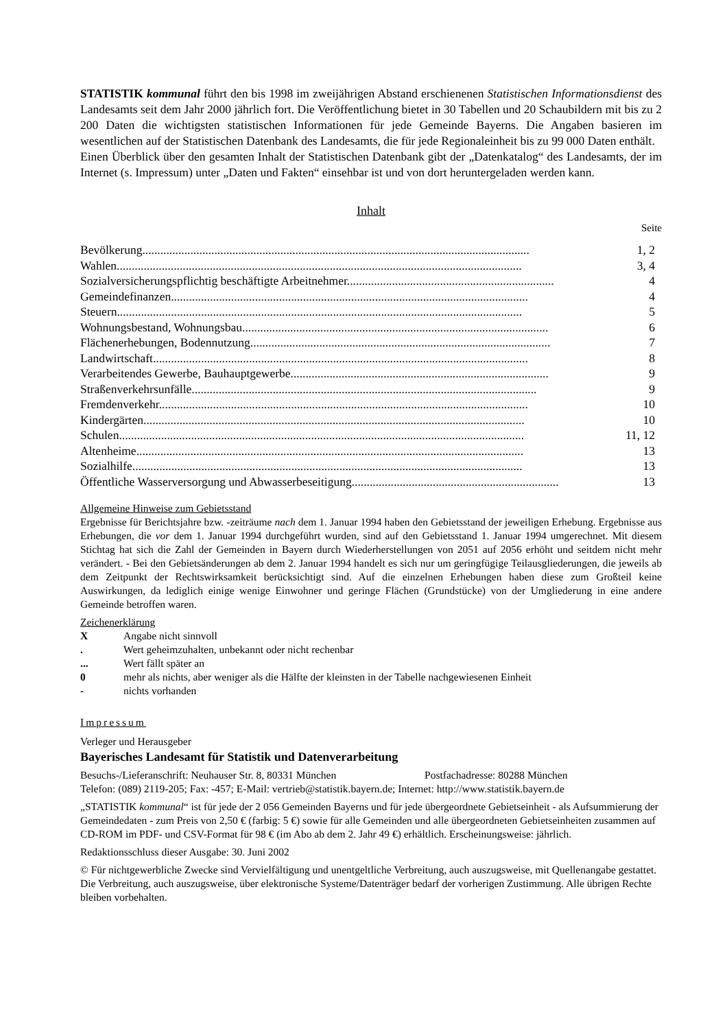STATISTIK kommunal führt den bis 1998 im zweijährigen Abstand erschienenen Statistischen Informationsdienst des Landesamts seit dem Jahr 2000 jährlich fort. Die Veröffentlichung bietet in 30 Tabellen und 20 Schaubildern mit bis zu 2 200 Daten die wichtigsten statistischen Informationen für jede Gemeinde Bayerns. Die Angaben basieren im wesentlichen auf der Statistischen Datenbank des Landesamts, die für jede Regionaleinheit bis zu 99 000 Daten enthält.
Einen Überblick über den gesamten Inhalt der Statistischen Datenbank gibt der „Datenkatalog“ des Landesamts, der im Internet (s. Impressum) unter „Daten und Fakten“ einsehbar ist und von dort heruntergeladen werden kann.
Inhalt
Seite
| Bevölkerung................................................................................................................................. | 1, 2 |
| Wahlen....................................................................................................................................... | 3, 4 |
| Sozialversicherungspflichtig beschäftigte Arbeitnehmer..................................................................... | 4 |
| Gemeindefinanzen....................................................................................................................... | 4 |
| Steuern....................................................................................................................................... | 5 |
| Wohnungsbestand, Wohnungsbau...................................................................................................... | 6 |
| Flächenerhebungen, Bodennutzung.................................................................................................... | 7 |
| Landwirtschaft............................................................................................................................. | 8 |
| Verarbeitendes Gewerbe, Bauhauptgewerbe...................................................................................... | 9 |
| Straßenverkehrsunfälle................................................................................................................... | 9 |
| Fremdenverkehr........................................................................................................................... | 10 |
| Kindergärten............................................................................................................................... | 10 |
| Schulen....................................................................................................................................... | 11, 12 |
| Altenheime................................................................................................................................. | 13 |
| Sozialhilfe.................................................................................................................................. | 13 |
| Öffentliche Wasserversorgung und Abwasserbeseitigung..................................................................... | 13 |
Allgemeine Hinweise zum Gebietsstand
Ergebnisse für Berichtsjahre bzw. -zeiträume nach dem 1. Januar 1994 haben den Gebietsstand der jeweiligen Erhebung. Ergebnisse aus Erhebungen, die vor dem 1. Januar 1994 durchgeführt wurden, sind auf den Gebietsstand 1. Januar 1994 umgerechnet. Mit diesem Stichtag hat sich die Zahl der Gemeinden in Bayern durch Wiederherstellungen von 2051 auf 2056 erhöht und seitdem nicht mehr verändert. - Bei den Gebietsänderungen ab dem 2. Januar 1994 handelt es sich nur um geringfügige Teilausgliederungen, die jeweils ab dem Zeitpunkt der Rechtswirksamkeit berücksichtigt sind. Auf die einzelnen Erhebungen haben diese zum Großteil keine Auswirkungen, da lediglich einige wenige Einwohner und geringe Flächen (Grundstücke) von der Umgliederung in eine andere Gemeinde betroffen waren.
Zeichenerklärung
| X | Angabe nicht sinnvoll |
| . | Wert geheimzuhalten, unbekannt oder nicht rechenbar |
| ... | Wert fällt später an |
| 0 | mehr als nichts, aber weniger als die Hälfte der kleinsten in der Tabelle nachgewiesenen Einheit |
| - | nichts vorhanden |
Impressum
Verleger und Herausgeber
Bayerisches Landesamt für Statistik und Datenverarbeitung
Besuchs-/Lieferanschrift: Neuhauser Str. 8, 80331 München Postfachadresse: 80288 München
Telefon: (089) 2119-205; Fax: -457; E-Mail: vertrieb@statistik.bayern.de; Internet: http://www.statistik.bayern.de
„STATISTIK kommunal“ ist für jede der 2 056 Gemeinden Bayerns und für jede übergeordnete Gebietseinheit - als Aufsummierung der Gemeindedaten - zum Preis von 2,50 € (farbig: 5 €) sowie für alle Gemeinden und alle übergeordneten Gebietseinheiten zusammen auf CD-ROM im PDF- und CSV-Format für 98 € (im Abo ab dem 2. Jahr 49 €) erhältlich. Erscheinungsweise: jährlich.
Redaktionsschluss dieser Ausgabe: 30. Juni 2002
© Für nichtgewerbliche Zwecke sind Vervielfältigung und unentgeltliche Verbreitung, auch auszugsweise, mit Quellenangabe gestattet. Die Verbreitung, auch auszugsweise, über elektronische Systeme/Datenträger bedarf der vorherigen Zustimmung. Alle übrigen Rechte bleiben vorbehalten.